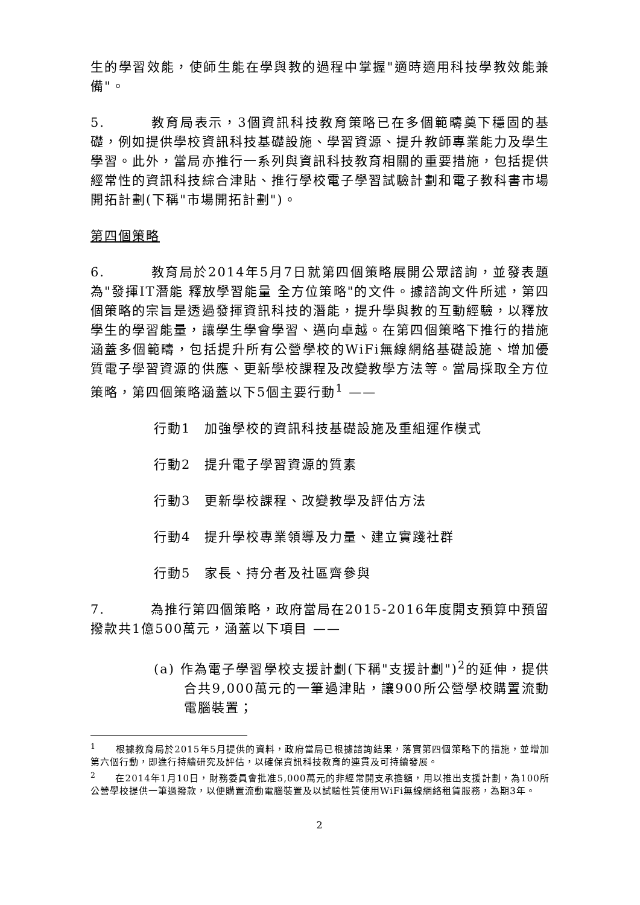生的學習效能，使師生能在學與教的過程中掌握"適時適用科技學教效能兼備"。
5. 教育局表示，3個資訊科技教育策略已在多個範疇奠下穩固的基礎，例如提供學校資訊科技基礎設施、學習資源、提升教師專業能力及學生學習。此外，當局亦推行一系列與資訊科技教育相關的重要措施，包括提供經常性的資訊科技綜合津貼、推行學校電子學習試驗計劃和電子教科書市場開拓計劃(下稱"市場開拓計劃")。
第四個策略
6. 教育局於2014年5月7日就第四個策略展開公眾諮詢，並發表題為"發揮IT潛能 釋放學習能量 全方位策略"的文件。據諮詢文件所述，第四個策略的宗旨是透過發揮資訊科技的潛能，提升學與教的互動經驗，以釋放學生的學習能量，讓學生學會學習、邁向卓越。在第四個策略下推行的措施涵蓋多個範疇，包括提升所有公營學校的WiFi無線網絡基礎設施、增加優質電子學習資源的供應、更新學校課程及改變教學方法等。當局採取全方位策略，第四個策略涵蓋以下5個主要行動<sup>1</sup> ——
行動1　加強學校的資訊科技基礎設施及重組運作模式
行動2　提升電子學習資源的質素
行動3　更新學校課程、改變教學及評估方法
行動4　提升學校專業領導及力量、建立實踐社群
行動5　家長、持分者及社區齊參與
7. 為推行第四個策略，政府當局在2015-2016年度開支預算中預留撥款共1億500萬元，涵蓋以下項目 ——
(a) 作為電子學習學校支援計劃(下稱"支援計劃")<sup>2</sup>的延伸，提供合共9,000萬元的一筆過津貼，讓900所公營學校購置流動電腦裝置；
<sup>1</sup>　　根據教育局於2015年5月提供的資料，政府當局已根據諮詢結果，落實第四個策略下的措施，並增加第六個行動，即進行持續研究及評估，以確保資訊科技教育的連貫及可持續發展。
<sup>2</sup>　　在2014年1月10日，財務委員會批准5,000萬元的非經常開支承擔額，用以推出支援計劃，為100所公營學校提供一筆過撥款，以便購置流動電腦裝置及以試驗性質使用WiFi無線網絡租賃服務，為期3年。
2